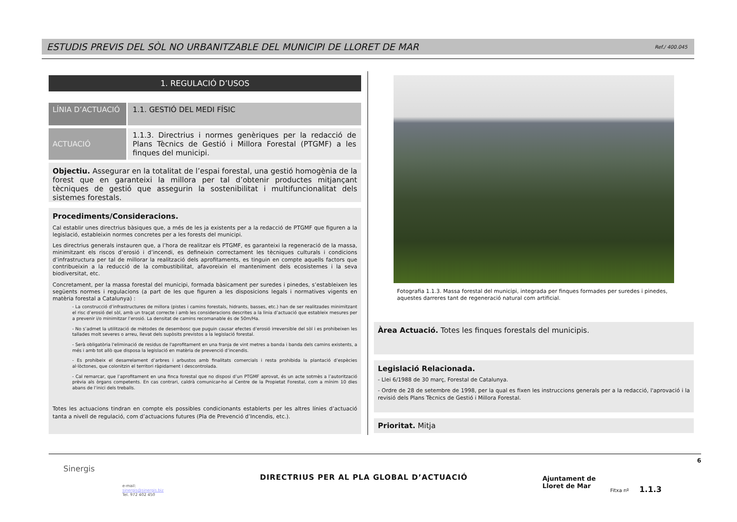ESTUDIS PREVIS DEL SÒL NO URBANITZABLE DEL MUNICIPI DE LLORET DE MAR
Ref./ 400.045
1. REGULACIÓ D’USOS
| LÍNIA D’ACTUACIÓ | 1.1. GESTIÓ DEL MEDI FÍSIC |
| ACTUACIÓ | 1.1.3. Directrius i normes genèriques per la redacció de Plans Tècnics de Gestió i Millora Forestal (PTGMF) a les finques del municipi. |
Objectiu. Assegurar en la totalitat de l’espai forestal, una gestió homogènia de la forest que en garanteixi la millora per tal d’obtenir productes mitjançant tècniques de gestió que assegurin la sostenibilitat i multifuncionalitat dels sistemes forestals.
Procediments/Consideracions.
Cal establir unes directrius bàsiques que, a més de les ja existents per a la redacció de PTGMF que figuren a la legislació, estableixin normes concretes per a les forests del municipi.
Les directrius generals instauren que, a l’hora de realitzar els PTGMF, es garanteixi la regeneració de la massa, minimitzant els riscos d’erosió i d’incendi, es defineixin correctament les tècniques culturals i condicions d’infrastructura per tal de millorar la realització dels aprofitaments, es tinguin en compte aquells factors que contribueixin a la reducció de la combustibilitat, afavoreixin el manteniment dels ecosistemes i la seva biodiversitat, etc.
Concretament, per la massa forestal del municipi, formada bàsicament per suredes i pinedes, s’estableixen les següents normes i regulacions (a part de les que figuren a les disposicions legals i normatives vigents en matèria forestal a Catalunya) :
- La construcció d’infrastructures de millora (pistes i camins forestals, hidrants, basses, etc.) han de ser realitzades minimitzant el risc d’erosió del sòl, amb un traçat correcte i amb les consideracions descrites a la linia d’actuació que estableix mesures per a prevenir i/o minimitzar l’erosió. La densitat de camins recomanable és de 50m/Ha.
- No s’admet la utilització de mètodes de desembosc que puguin causar efectes d’erosió irreversible del sòl i es prohibeixen les tallades molt severes o arreu, llevat dels supòsits previstos a la legislació forestal.
- Serà obligatòria l'eliminació de residus de l'aprofitament en una franja de vint metres a banda i banda dels camins existents, a més i amb tot allò que disposa la legislació en matèria de prevenció d’incendis.
- Es prohibeix el desarrelament d’arbres i arbustos amb finalitats comercials i resta prohibida la plantació d’espècies al·lòctones, que colonitzin el territori ràpidament i descontrolada.
- Cal remarcar, que l’aprofitament en una finca forestal que no disposi d’un PTGMF aprovat, és un acte sotmès a l’autorització prèvia als òrgans competents. En cas contrari, caldrà comunicar-ho al Centre de la Propietat Forestal, com a mínim 10 dies abans de l’inici dels treballs.
Totes les actuacions tindran en compte els possibles condicionants establerts per les altres línies d’actuació tanta a nivell de regulació, com d’actuacions futures (Pla de Prevenció d’Incendis, etc.).
Fotografia 1.1.3. Massa forestal del municipi, integrada per finques formades per suredes i pinedes, aquestes darreres tant de regeneració natural com artificial.
Àrea Actuació. Totes les finques forestals del municipis.
Legislació Relacionada.
- Llei 6/1988 de 30 març, Forestal de Catalunya.
- Ordre de 28 de setembre de 1998, per la qual es fixen les instruccions generals per a la redacció, l'aprovació i la revisió dels Plans Tècnics de Gestió i Millora Forestal.
Prioritat. Mitja
Sinergis
e-mail:
sinergis@sinergis.biz
Tel. 972 402 450
DIRECTRIUS PER AL PLA GLOBAL D’ACTUACIÓ
Ajuntament de
Lloret de Mar
Fitxa nº 1.1.3
6